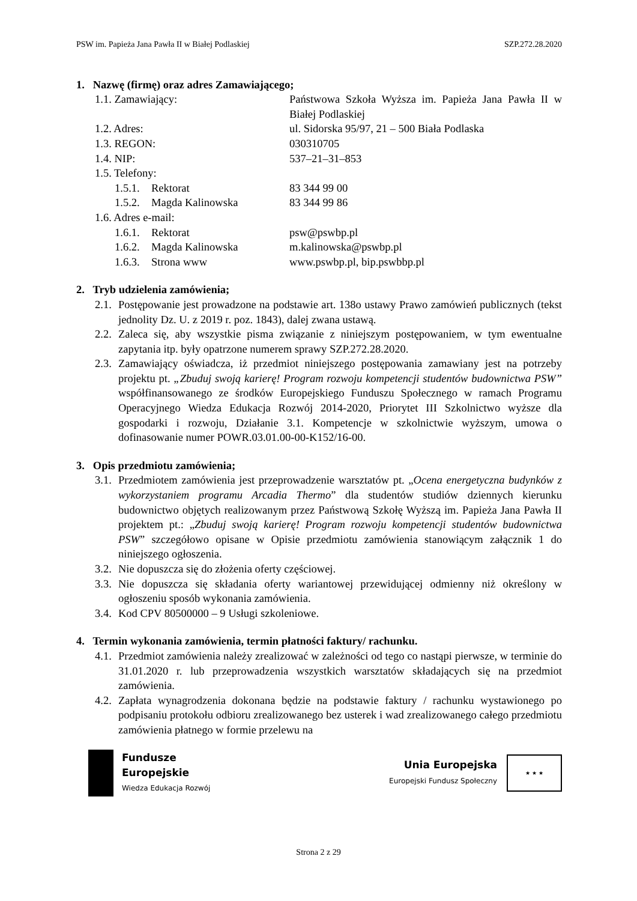PSW im. Papieża Jana Pawła II w Białej Podlaskiej SZP.272.28.2020
1. Nazwę (firmę) oraz adres Zamawiającego;
1.1. Zamawiający: Państwowa Szkoła Wyższa im. Papieża Jana Pawła II w Białej Podlaskiej
1.2. Adres: ul. Sidorska 95/97, 21 – 500 Biała Podlaska
1.3. REGON: 030310705
1.4. NIP: 537–21–31–853
1.5. Telefony:
1.5.1.
Rektorat 83 344 99 00
1.5.2.
Magda Kalinowska 83 344 99 86
1.6. Adres e-mail:
1.6.1.
Rektorat psw@pswbp.pl
1.6.2.
Magda Kalinowska m.kalinowska@pswbp.pl
1.6.3.
Strona www www.pswbp.pl, bip.pswbbp.pl
2. Tryb udzielenia zamówienia;
2.1. Postępowanie jest prowadzone na podstawie art. 138o ustawy Prawo zamówień publicznych (tekst jednolity Dz. U. z 2019 r. poz. 1843), dalej zwana ustawą.
2.2. Zaleca się, aby wszystkie pisma związanie z niniejszym postępowaniem, w tym ewentualne zapytania itp. były opatrzone numerem sprawy SZP.272.28.2020.
2.3. Zamawiający oświadcza, iż przedmiot niniejszego postępowania zamawiany jest na potrzeby projektu pt. „Zbuduj swoją karierę! Program rozwoju kompetencji studentów budownictwa PSW” współfinansowanego ze środków Europejskiego Funduszu Społecznego w ramach Programu Operacyjnego Wiedza Edukacja Rozwój 2014-2020, Priorytet III Szkolnictwo wyższe dla gospodarki i rozwoju, Działanie 3.1. Kompetencje w szkolnictwie wyższym, umowa o dofinasowanie numer POWR.03.01.00-00-K152/16-00.
3. Opis przedmiotu zamówienia;
3.1. Przedmiotem zamówienia jest przeprowadzenie warsztatów pt. „Ocena energetyczna budynków z wykorzystaniem programu Arcadia Thermo” dla studentów studiów dziennych kierunku budownictwo objętych realizowanym przez Państwową Szkołę Wyższą im. Papieża Jana Pawła II projektem pt.: „Zbuduj swoją karierę! Program rozwoju kompetencji studentów budownictwa PSW” szczegółowo opisane w Opisie przedmiotu zamówienia stanowiącym załącznik 1 do niniejszego ogłoszenia.
3.2. Nie dopuszcza się do złożenia oferty częściowej.
3.3. Nie dopuszcza się składania oferty wariantowej przewidującej odmienny niż określony w ogłoszeniu sposób wykonania zamówienia.
3.4. Kod CPV 80500000 – 9 Usługi szkoleniowe.
4. Termin wykonania zamówienia, termin płatności faktury/ rachunku.
4.1. Przedmiot zamówienia należy zrealizować w zależności od tego co nastąpi pierwsze, w terminie do 31.01.2020 r. lub przeprowadzenia wszystkich warsztatów składających się na przedmiot zamówienia.
4.2. Zapłata wynagrodzenia dokonana będzie na podstawie faktury / rachunku wystawionego po podpisaniu protokołu odbioru zrealizowanego bez usterek i wad zrealizowanego całego przedmiotu zamówienia płatnego w formie przelewu na
Fundusze
Europejskie
Wiedza Edukacja Rozwój
Unia Europejska
Europejski Fundusz Społeczny
★ ★ ★
Strona 2 z 29